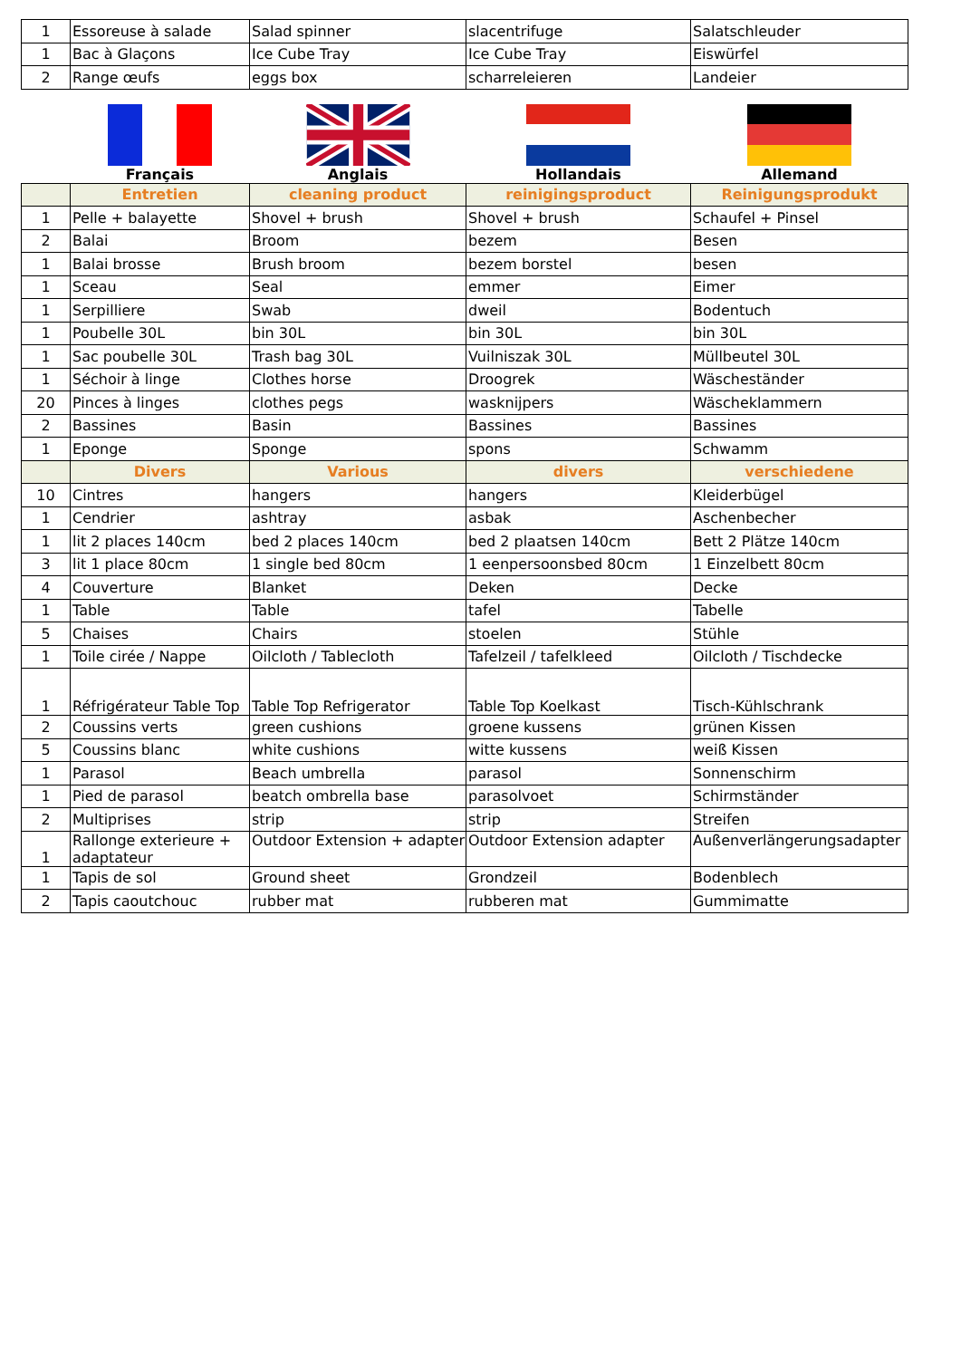| 1 | Essoreuse à salade | Salad spinner | slacentrifuge | Salatschleuder |
| 1 | Bac à Glaçons | Ice Cube Tray | Ice Cube Tray | Eiswürfel |
| 2 | Range œufs | eggs box | scharreleieren | Landeier |
| | Français | Anglais | Hollandais | Allemand |
| | Entretien | cleaning product | reinigingsproduct | Reinigungsprodukt |
| 1 | Pelle + balayette | Shovel + brush | Shovel + brush | Schaufel + Pinsel |
| 2 | Balai | Broom | bezem | Besen |
| 1 | Balai brosse | Brush broom | bezem borstel | besen |
| 1 | Sceau | Seal | emmer | Eimer |
| 1 | Serpilliere | Swab | dweil | Bodentuch |
| 1 | Poubelle 30L | bin 30L | bin 30L | bin 30L |
| 1 | Sac poubelle 30L | Trash bag 30L | Vuilniszak 30L | Müllbeutel 30L |
| 1 | Séchoir à linge | Clothes horse | Droogrek | Wäscheständer |
| 20 | Pinces à linges | clothes pegs | wasknijpers | Wäscheklammern |
| 2 | Bassines | Basin | Bassines | Bassines |
| 1 | Eponge | Sponge | spons | Schwamm |
| | Divers | Various | divers | verschiedene |
| 10 | Cintres | hangers | hangers | Kleiderbügel |
| 1 | Cendrier | ashtray | asbak | Aschenbecher |
| 1 | lit 2 places 140cm | bed 2 places 140cm | bed 2 plaatsen 140cm | Bett 2 Plätze 140cm |
| 3 | lit 1 place 80cm | 1 single bed 80cm | 1 eenpersoonsbed 80cm | 1 Einzelbett 80cm |
| 4 | Couverture | Blanket | Deken | Decke |
| 1 | Table | Table | tafel | Tabelle |
| 5 | Chaises | Chairs | stoelen | Stühle |
| 1 | Toile cirée / Nappe | Oilcloth / Tablecloth | Tafelzeil / tafelkleed | Oilcloth / Tischdecke |
| 1 | Réfrigérateur Table Top | Table Top Refrigerator | Table Top Koelkast | Tisch-Kühlschrank |
| 2 | Coussins verts | green cushions | groene kussens | grünen Kissen |
| 5 | Coussins blanc | white cushions | witte kussens | weiß Kissen |
| 1 | Parasol | Beach umbrella | parasol | Sonnenschirm |
| 1 | Pied de parasol | beatch ombrella base | parasolvoet | Schirmständer |
| 2 | Multiprises | strip | strip | Streifen |
| 1 | Rallonge exterieure + adaptateur | Outdoor Extension + adapter | Outdoor Extension adapter | Außenverlängerungsadapter |
| 1 | Tapis de sol | Ground sheet | Grondzeil | Bodenblech |
| 2 | Tapis caoutchouc | rubber mat | rubberen mat | Gummimatte |